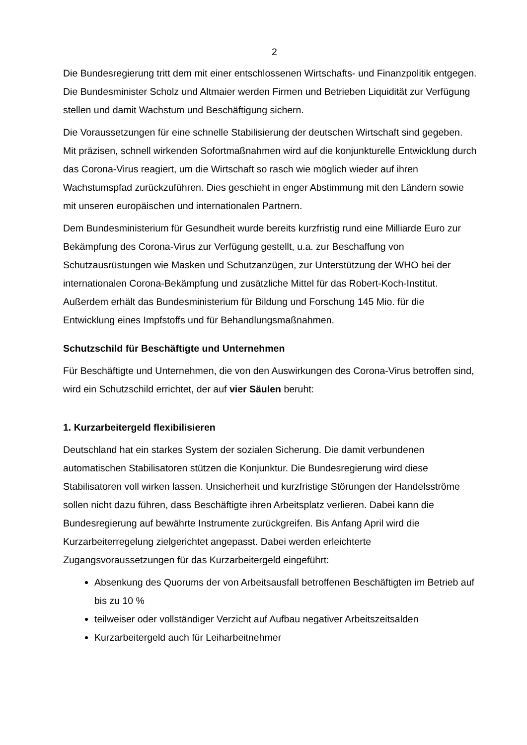2
Die Bundesregierung tritt dem mit einer entschlossenen Wirtschafts- und Finanzpolitik entgegen. Die Bundesminister Scholz und Altmaier werden Firmen und Betrieben Liquidität zur Verfügung stellen und damit Wachstum und Beschäftigung sichern.
Die Voraussetzungen für eine schnelle Stabilisierung der deutschen Wirtschaft sind gegeben. Mit präzisen, schnell wirkenden Sofortmaßnahmen wird auf die konjunkturelle Entwicklung durch das Corona-Virus reagiert, um die Wirtschaft so rasch wie möglich wieder auf ihren Wachstumspfad zurückzuführen. Dies geschieht in enger Abstimmung mit den Ländern sowie mit unseren europäischen und internationalen Partnern.
Dem Bundesministerium für Gesundheit wurde bereits kurzfristig rund eine Milliarde Euro zur Bekämpfung des Corona-Virus zur Verfügung gestellt, u.a. zur Beschaffung von Schutzausrüstungen wie Masken und Schutzanzügen, zur Unterstützung der WHO bei der internationalen Corona-Bekämpfung und zusätzliche Mittel für das Robert-Koch-Institut. Außerdem erhält das Bundesministerium für Bildung und Forschung 145 Mio. für die Entwicklung eines Impfstoffs und für Behandlungsmaßnahmen.
Schutzschild für Beschäftigte und Unternehmen
Für Beschäftigte und Unternehmen, die von den Auswirkungen des Corona-Virus betroffen sind, wird ein Schutzschild errichtet, der auf vier Säulen beruht:
1. Kurzarbeitergeld flexibilisieren
Deutschland hat ein starkes System der sozialen Sicherung. Die damit verbundenen automatischen Stabilisatoren stützen die Konjunktur. Die Bundesregierung wird diese Stabilisatoren voll wirken lassen. Unsicherheit und kurzfristige Störungen der Handelsströme sollen nicht dazu führen, dass Beschäftigte ihren Arbeitsplatz verlieren. Dabei kann die Bundesregierung auf bewährte Instrumente zurückgreifen. Bis Anfang April wird die Kurzarbeiterregelung zielgerichtet angepasst. Dabei werden erleichterte Zugangsvoraussetzungen für das Kurzarbeitergeld eingeführt:
Absenkung des Quorums der von Arbeitsausfall betroffenen Beschäftigten im Betrieb auf bis zu 10 %
teilweiser oder vollständiger Verzicht auf Aufbau negativer Arbeitszeitsalden
Kurzarbeitergeld auch für Leiharbeitnehmer